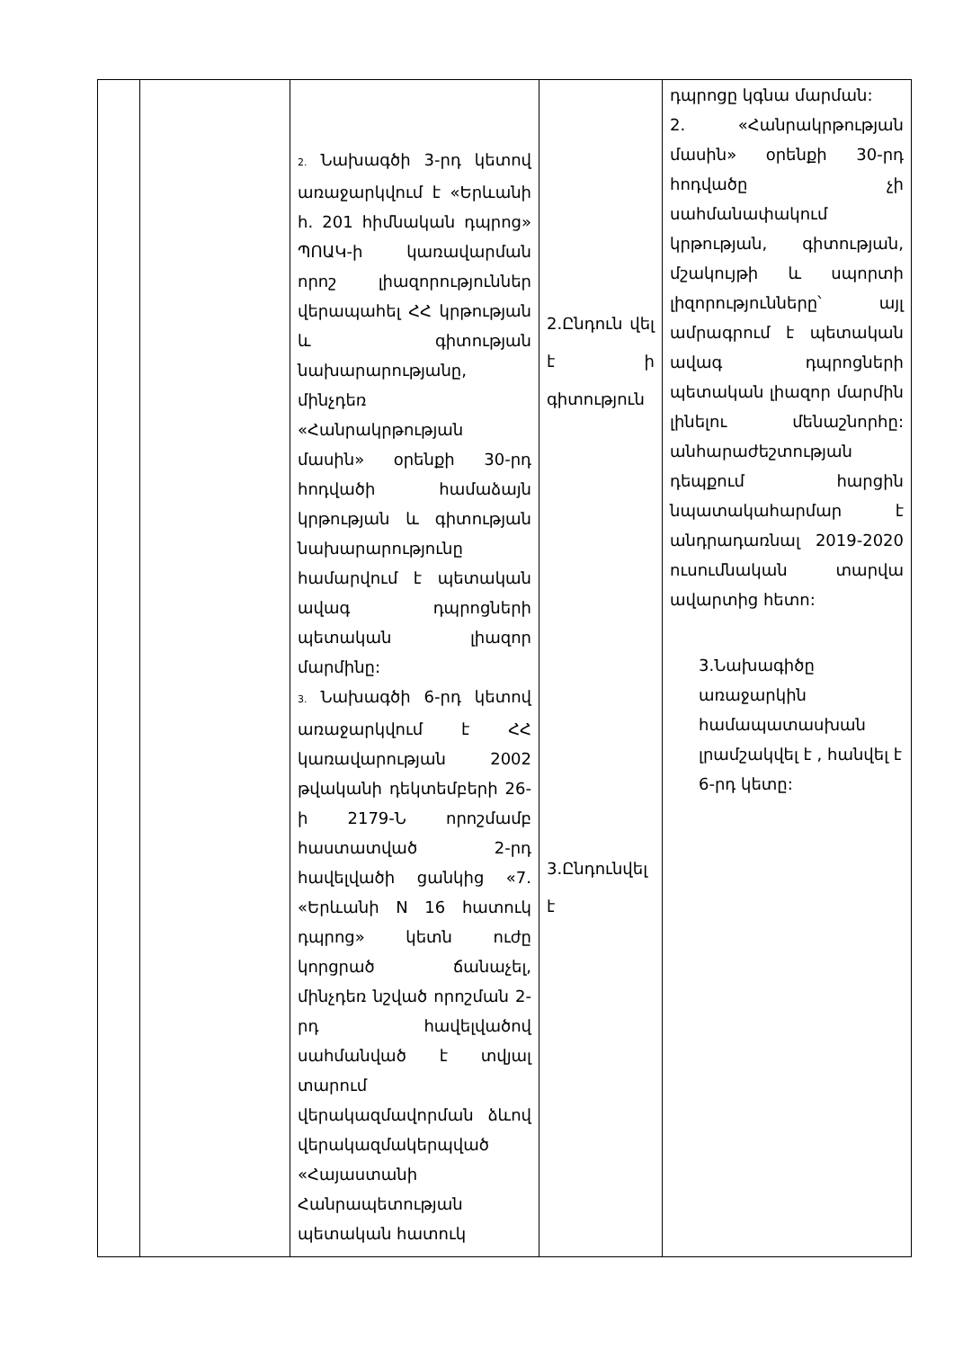| | | 2. Նախագծի 3-րդ կետով առաջարկվում է «Երևանի հ. 201 հիմնական դպրոց» ՊՈԱԿ-ի կառավարման որոշ լիազորություններ վերապահել ՀՀ կրթության և գիտության նախարարությանը, մինչդեռ «Հանրակրթության մասին» օրենքի 30-րդ հոդվածի համաձայն կրթության և գիտության նախարարությունը համարվում է պետական ավագ դպրոցների պետական լիազոր մարմինը: 3. Նախագծի 6-րդ կետով առաջարկվում է ՀՀ կառավարության 2002 թվականի դեկտեմբերի 26-ի 2179-Ն որոշմամբ հաստատված 2-րդ հավելվածի ցանկից «7. «Երևանի N 16 հատուկ դպրոց» կետն ուժը կորցրած ճանաչել, մինչդեռ նշված որոշման 2-րդ հավելվածով սահմանված է տվյալ տարում վերակազմավորման ձևով վերակազմակերպված «Հայաստանի Հանրապետության պետական հատուկ | 2.Ընդուն վել է ի գիտություն 3.Ընդունվել է | դպրոցը կգնա մարման: 2. «Հանրակրթության մասին» օրենքի 30-րդ հոդվածը չի սահմանափակում կրթության, գիտության, մշակույթի և սպորտի լիզորությունները՝ այլ ամրագրում է պետական ավագ դպրոցների պետական լիազոր մարմին լինելու մենաշնորհը: անհարաժեշտության դեպքում հարցին նպատակահարմար է անդրադառնալ 2019-2020 ուսումնական տարվա ավարտից հետո: 3.Նախագիծը առաջարկին համապատասխան լրամշակվել է , հանվել է 6-րդ կետը: |